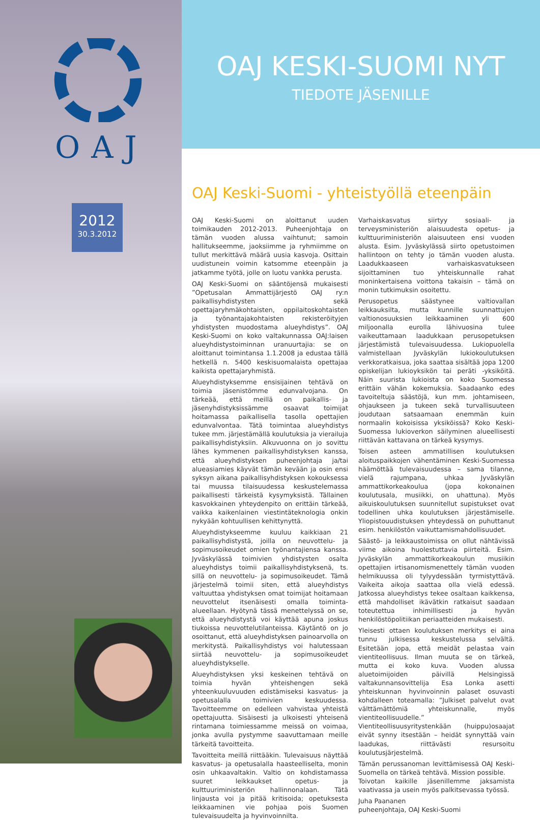OAJ
2012
30.3.2012
OAJ KESKI-SUOMI NYT
TIEDOTE JÄSENILLE
OAJ Keski-Suomi - yhteistyöllä eteenpäin
OAJ Keski-Suomi on aloittanut uuden toimikauden 2012-2013. Puheenjohtaja on tämän vuoden alussa vaihtunut; samoin hallitukseemme, jaoksiimme ja ryhmiimme on tullut merkittävä määrä uusia kasvoja. Osittain uudistunein voimin katsomme eteenpäin ja jatkamme työtä, jolle on luotu vankka perusta.
OAJ Keski-Suomi on sääntöjensä mukaisesti ”Opetusalan Ammattijärjestö OAJ ry:n paikallisyhdistysten sekä opettajaryhmäkohtaisten, oppilaitoskohtaisten ja työnantajakohtaisten rekisteröityjen yhdistysten muodostama alueyhdistys”. OAJ Keski-Suomi on koko valtakunnassa OAJ:laisen alueyhdistystoiminnan uranuurtajia: se on aloittanut toimintansa 1.1.2008 ja edustaa tällä hetkellä n. 5400 keskisuomalaista opettajaa kaikista opettajaryhmistä.
Alueyhdistyksemme ensisijainen tehtävä on toimia jäsenistömme edunvalvojana. On tärkeää, että meillä on paikallis- ja jäsenyhdistyksissämme osaavat toimijat hoitamassa paikallisella tasolla opettajien edunvalvontaa. Tätä toimintaa alueyhdistys tukee mm. järjestämällä koulutuksia ja vierailuja paikallisyhdistyksiin. Alkuvuonna on jo sovittu lähes kymmenen paikallisyhdistyksen kanssa, että alueyhdistyksen puheenjohtaja ja/tai alueasiamies käyvät tämän kevään ja osin ensi syksyn aikana paikallisyhdistyksen kokouksessa tai muussa tilaisuudessa keskustelemassa paikallisesti tärkeistä kysymyksistä. Tällainen kasvokkainen yhteydenpito on erittäin tärkeää, vaikka kaikenlainen viestintäteknologia onkin nykyään kohtuullisen kehittynyttä.
Alueyhdistykseemme kuuluu kaikkiaan 21 paikallisyhdistystä, joilla on neuvottelu- ja sopimusoikeudet omien työnantajiensa kanssa. Jyväskylässä toimivien yhdistysten osalta alueyhdistys toimii paikallisyhdistyksenä, ts. sillä on neuvottelu- ja sopimusoikeudet. Tämä järjestelmä toimii siten, että alueyhdistys valtuuttaa yhdistyksen omat toimijat hoitamaan neuvottelut itsenäisesti omalla toiminta-alueellaan. Hyötynä tässä menettelyssä on se, että alueyhdistystä voi käyttää apuna joskus tiukoissa neuvottelutilanteissa. Käytäntö on jo osoittanut, että alueyhdistyksen painoarvolla on merkitystä. Paikallisyhdistys voi halutessaan siirtää neuvottelu- ja sopimusoikeudet alueyhdistykselle.
Alueyhdistyksen yksi keskeinen tehtävä on toimia hyvän yhteishengen sekä yhteenkuuluvuuden edistämiseksi kasvatus- ja opetusalalla toimivien keskuudessa. Tavoitteemme on edelleen vahvistaa yhteistä opettajuutta. Sisäisesti ja ulkoisesti yhteisenä rintamana toimiessamme meissä on voimaa, jonka avulla pystymme saavuttamaan meille tärkeitä tavoitteita.
Tavoitteita meillä riittääkin. Tulevaisuus näyttää kasvatus- ja opetusalalla haasteelliselta, monin osin uhkaavaltakin. Valtio on kohdistamassa suuret leikkaukset opetus- ja kulttuuriministeriön hallinnonalaan. Tätä linjausta voi ja pitää kritisoida; opetuksesta leikkaaminen vie pohjaa pois Suomen tulevaisuudelta ja hyvinvoinnilta.
Varhaiskasvatus siirtyy sosiaali- ja terveysministeriön alaisuudesta opetus- ja kulttuuriministeriön alaisuuteen ensi vuoden alusta. Esim. Jyväskylässä siirto opetustoimen hallintoon on tehty jo tämän vuoden alusta. Laadukkaaseen varhaiskasvatukseen sijoittaminen tuo yhteiskunnalle rahat moninkertaisena voittona takaisin – tämä on monin tutkimuksin osoitettu.
Perusopetus säästynee valtiovallan leikkauksilta, mutta kunnille suunnattujen valtionosuuksien leikkaaminen yli 600 miljoonalla eurolla lähivuosina tulee vaikeuttamaan laadukkaan perusopetuksen järjestämistä tulevaisuudessa. Lukiopuolella valmistellaan Jyväskylän lukiokoulutuksen verkkoratkaisua, joka saattaa sisältää jopa 1200 opiskelijan lukioyksikön tai peräti -yksiköitä. Näin suurista lukioista on koko Suomessa erittäin vähän kokemuksia. Saadaanko edes tavoiteltuja säästöjä, kun mm. johtamiseen, ohjaukseen ja tukeen sekä turvallisuuteen joudutaan satsaamaan enemmän kuin normaalin kokoisissa yksiköissä? Koko Keski-Suomessa lukioverkon säilyminen alueellisesti riittävän kattavana on tärkeä kysymys.
Toisen asteen ammatillisen koulutuksen aloituspaikkojen vähentäminen Keski-Suomessa häämöttää tulevaisuudessa – sama tilanne, vielä rajumpana, uhkaa Jyväskylän ammattikorkeakoulua (jopa kokonainen koulutusala, musiikki, on uhattuna). Myös aikuiskoulutuksen suunnitellut supistukset ovat todellinen uhka koulutuksen järjestämiselle. Yliopistouudistuksen yhteydessä on puhuttanut esim. henkilöstön vaikuttamismahdollisuudet.
Säästö- ja leikkaustoimissa on ollut nähtävissä viime aikoina huolestuttavia piirteitä. Esim. Jyväskylän ammattikorkeakoulun musiikin opettajien irtisanomismenettely tämän vuoden helmikuussa oli tylyydessään tyrmistyttävä. Vaikeita aikoja saattaa olla vielä edessä. Jatkossa alueyhdistys tekee osaltaan kaikkensa, että mahdolliset ikävätkin ratkaisut saadaan toteutettua inhimillisesti ja hyvän henkilöstöpolitiikan periaatteiden mukaisesti.
Yleisesti ottaen koulutuksen merkitys ei aina tunnu julkisessa keskustelussa selvältä. Esitetään jopa, että meidät pelastaa vain vientiteollisuus. Ilman muuta se on tärkeä, mutta ei koko kuva. Vuoden alussa aluetoimijoiden päivillä Helsingissä valtakunnansovittelija Esa Lonka asetti yhteiskunnan hyvinvoinnin palaset osuvasti kohdalleen toteamalla: ”Julkiset palvelut ovat välttämättömiä yhteiskunnalle, myös vientiteollisuudelle.” Vientiteollisuusyritystenkään (huippu)osaajat eivät synny itsestään – heidät synnyttää vain laadukas, riittävästi resursoitu koulutusjärjestelmä.
Tämän perussanoman levittämisessä OAJ Keski-Suomella on tärkeä tehtävä. Mission possible.
Toivotan kaikille jäsenillemme jaksamista vaativassa ja usein myös palkitsevassa työssä.
Juha Paananen
puheenjohtaja, OAJ Keski-Suomi